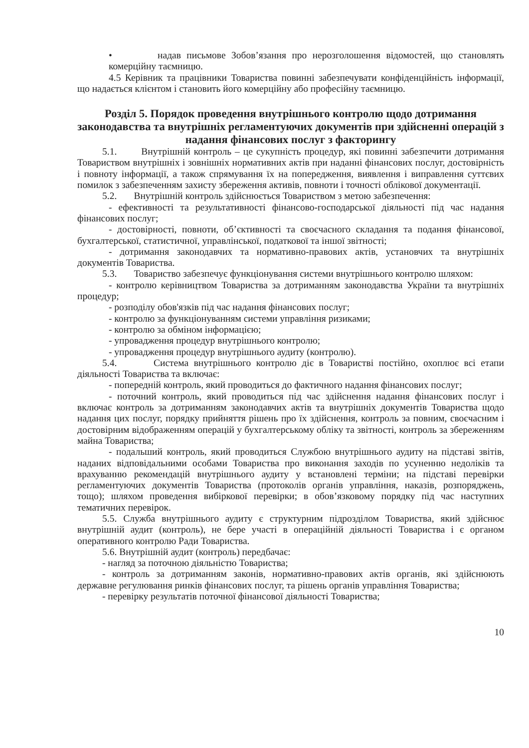• надав письмове Зобов’язання про нерозголошення відомостей, що становлять комерційну таємницю.
4.5 Керівник та працівники Товариства повинні забезпечувати конфіденційність інформації, що надається клієнтом і становить його комерційну або професійну таємницю.
Розділ 5. Порядок проведення внутрішнього контролю щодо дотримання законодавства та внутрішніх регламентуючих документів при здійсненні операцій з надання фінансових послуг з факторингу
5.1. Внутрішній контроль – це сукупність процедур, які повинні забезпечити дотримання Товариством внутрішніх і зовнішніх нормативних актів при наданні фінансових послуг, достовірність і повноту інформації, а також спрямування їх на попередження, виявлення і виправлення суттєвих помилок з забезпеченням захисту збереження активів, повноти і точності облікової документації.
5.2. Внутрішній контроль здійснюється Товариством з метою забезпечення:
- ефективності та результативності фінансово-господарської діяльності під час надання фінансових послуг;
- достовірності, повноти, об’єктивності та своєчасного складання та подання фінансової, бухгалтерської, статистичної, управлінської, податкової та іншої звітності;
- дотримання законодавчих та нормативно-правових актів, установчих та внутрішніх документів Товариства.
5.3. Товариство забезпечує функціонування системи внутрішнього контролю шляхом:
- контролю керівництвом Товариства за дотриманням законодавства України та внутрішніх процедур;
- розподілу обов'язків під час надання фінансових послуг;
- контролю за функціонуванням системи управління ризиками;
- контролю за обміном інформацією;
- упровадження процедур внутрішнього контролю;
- упровадження процедур внутрішнього аудиту (контролю).
5.4. Система внутрішнього контролю діє в Товаристві постійно, охоплює всі етапи діяльності Товариства та включає:
- попередній контроль, який проводиться до фактичного надання фінансових послуг;
- поточний контроль, який проводиться під час здійснення надання фінансових послуг і включає контроль за дотриманням законодавчих актів та внутрішніх документів Товариства щодо надання цих послуг, порядку прийняття рішень про їх здійснення, контроль за повним, своєчасним і достовірним відображенням операцій у бухгалтерському обліку та звітності, контроль за збереженням майна Товариства;
- подальший контроль, який проводиться Службою внутрішнього аудиту на підставі звітів, наданих відповідальними особами Товариства про виконання заходів по усуненню недоліків та врахуванню рекомендацій внутрішнього аудиту у встановлені терміни; на підставі перевірки регламентуючих документів Товариства (протоколів органів управління, наказів, розпоряджень, тощо); шляхом проведення вибіркової перевірки; в обов’язковому порядку під час наступних тематичних перевірок.
5.5. Служба внутрішнього аудиту є структурним підрозділом Товариства, який здійснює внутрішній аудит (контроль), не бере участі в операційній діяльності Товариства і є органом оперативного контролю Ради Товариства.
5.6. Внутрішній аудит (контроль) передбачає:
- нагляд за поточною діяльністю Товариства;
- контроль за дотриманням законів, нормативно-правових актів органів, які здійснюють державне регулювання ринків фінансових послуг, та рішень органів управління Товариства;
- перевірку результатів поточної фінансової діяльності Товариства;
10